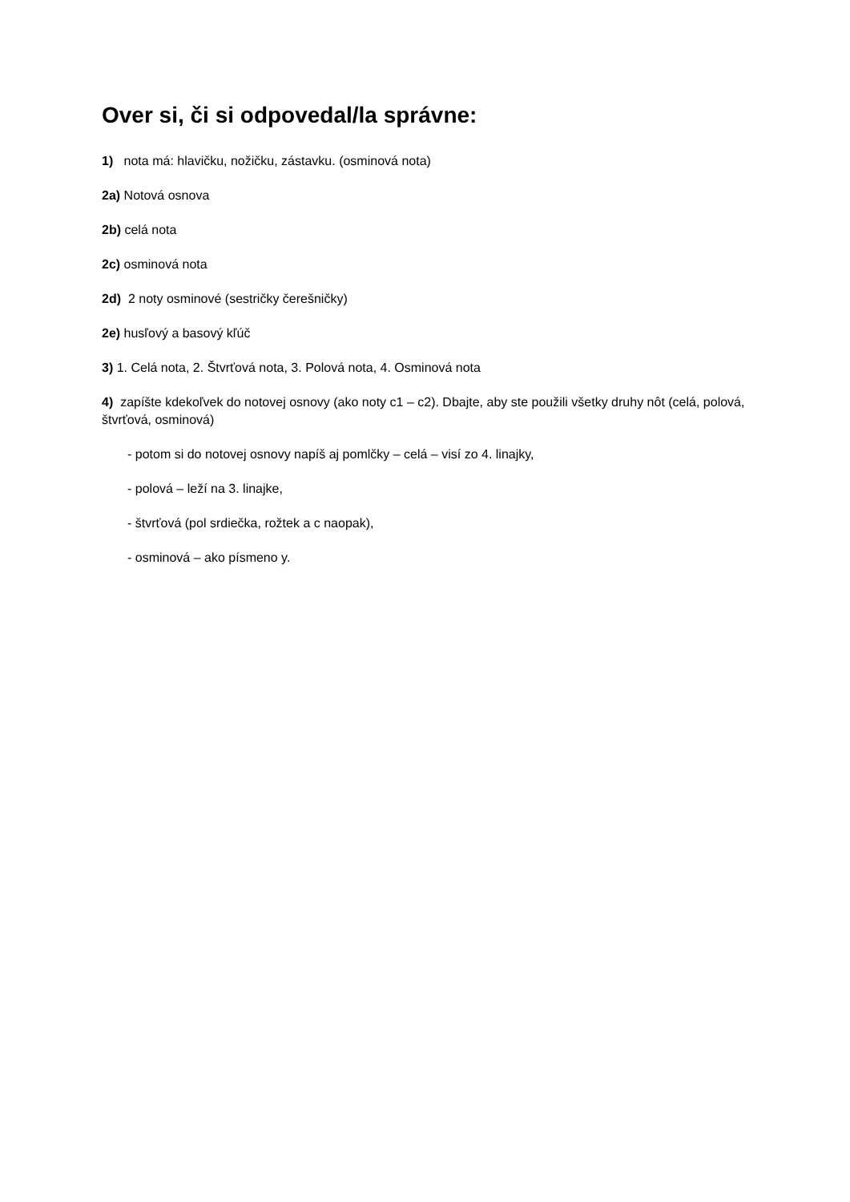Over si, či si odpovedal/la správne:
1) nota má: hlavičku, nožičku, zástavku. (osminová nota)
2a) Notová osnova
2b) celá nota
2c) osminová nota
2d) 2 noty osminové (sestričky čerešničky)
2e) husľový a basový kľúč
3) 1. Celá nota, 2. Štvrťová nota, 3. Polová nota, 4. Osminová nota
4) zapíšte kdekoľvek do notovej osnovy (ako noty c1 – c2). Dbajte, aby ste použili všetky druhy nôt (celá, polová, štvrťová, osminová)
- potom si do notovej osnovy napíš aj pomlčky – celá – visí zo 4. linajky,
- polová – leží na 3. linajke,
- štvrťová (pol srdiečka, rožtek a c naopak),
- osminová – ako písmeno y.